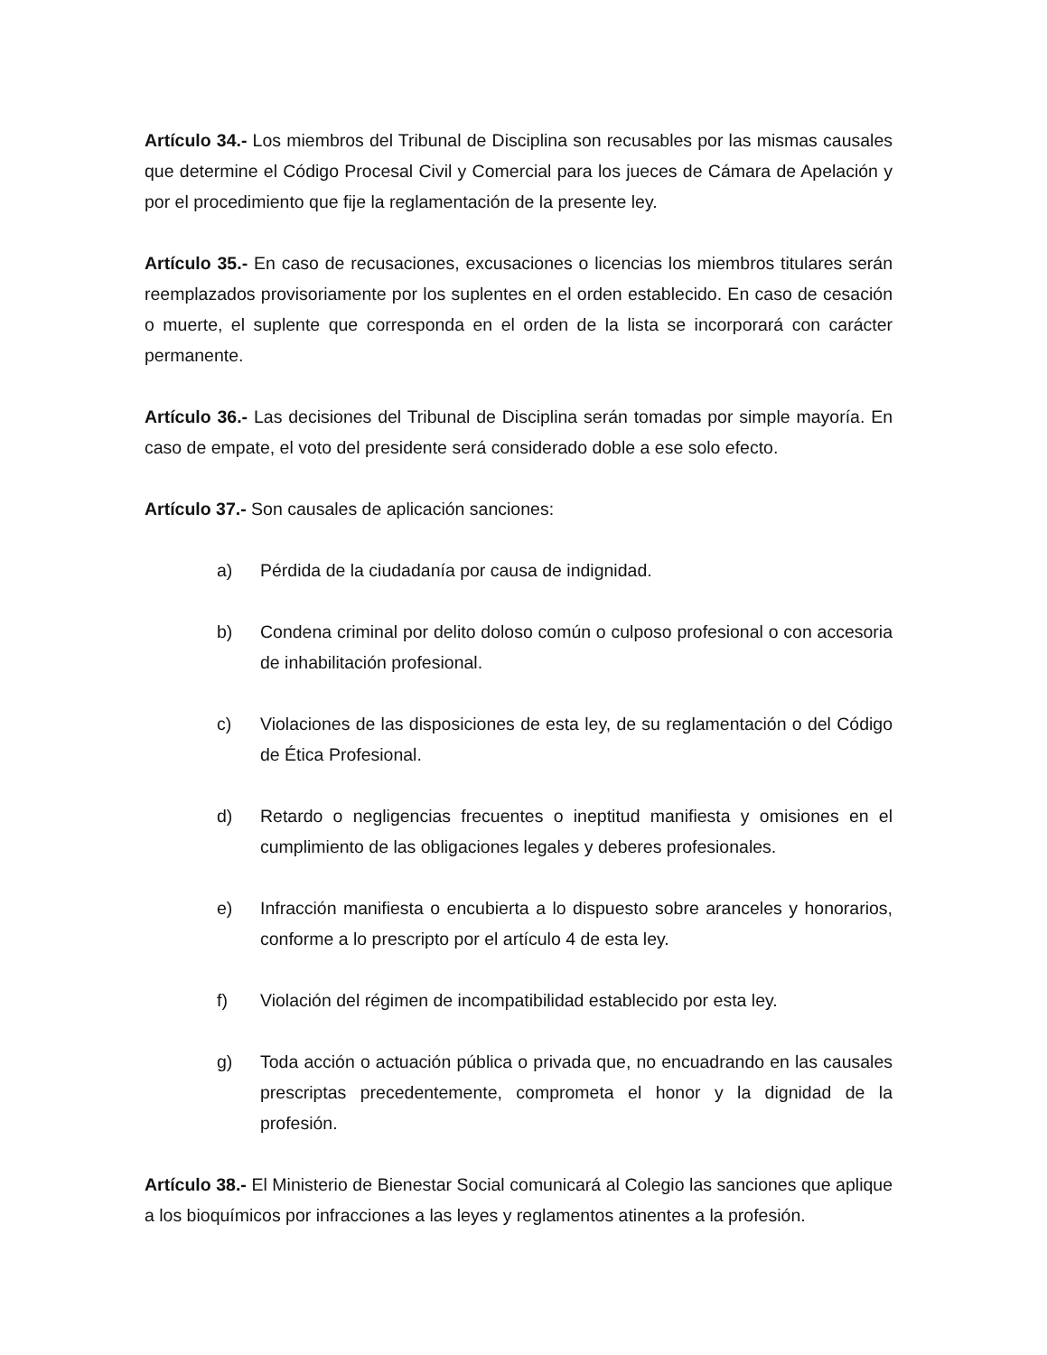Artículo 34.- Los miembros del Tribunal de Disciplina son recusables por las mismas causales que determine el Código Procesal Civil y Comercial para los jueces de Cámara de Apelación y por el procedimiento que fije la reglamentación de la presente ley.
Artículo 35.- En caso de recusaciones, excusaciones o licencias los miembros titulares serán reemplazados provisoriamente por los suplentes en el orden establecido. En caso de cesación o muerte, el suplente que corresponda en el orden de la lista se incorporará con carácter permanente.
Artículo 36.- Las decisiones del Tribunal de Disciplina serán tomadas por simple mayoría. En caso de empate, el voto del presidente será considerado doble a ese solo efecto.
Artículo 37.- Son causales de aplicación sanciones:
a) Pérdida de la ciudadanía por causa de indignidad.
b) Condena criminal por delito doloso común o culposo profesional o con accesoria de inhabilitación profesional.
c) Violaciones de las disposiciones de esta ley, de su reglamentación o del Código de Ética Profesional.
d) Retardo o negligencias frecuentes o ineptitud manifiesta y omisiones en el cumplimiento de las obligaciones legales y deberes profesionales.
e) Infracción manifiesta o encubierta a lo dispuesto sobre aranceles y honorarios, conforme a lo prescripto por el artículo 4 de esta ley.
f) Violación del régimen de incompatibilidad establecido por esta ley.
g) Toda acción o actuación pública o privada que, no encuadrando en las causales prescriptas precedentemente, comprometa el honor y la dignidad de la profesión.
Artículo 38.- El Ministerio de Bienestar Social comunicará al Colegio las sanciones que aplique a los bioquímicos por infracciones a las leyes y reglamentos atinentes a la profesión.